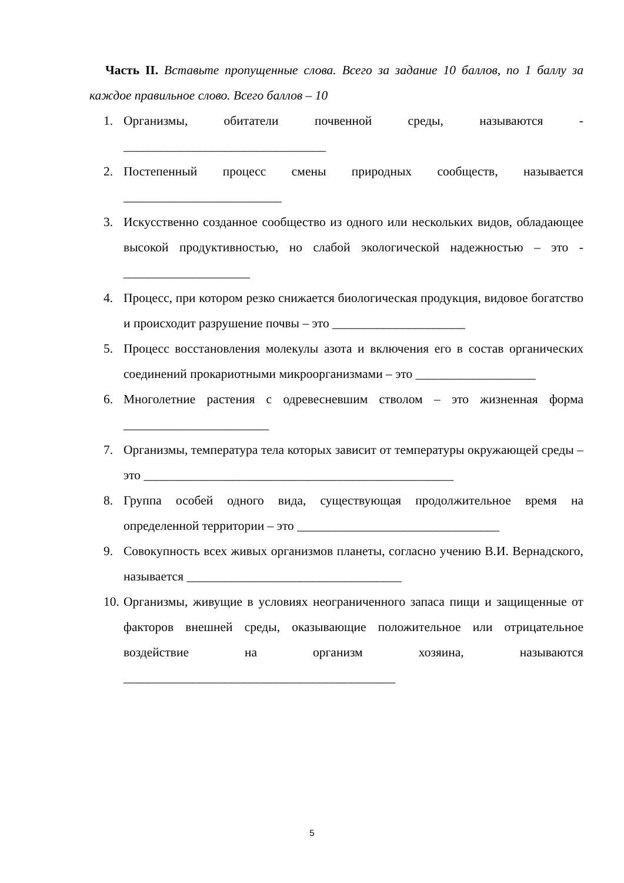Часть II. Вставьте пропущенные слова. Всего за задание 10 баллов, по 1 баллу за каждое правильное слово. Всего баллов – 10
1. Организмы, обитатели почвенной среды, называются - ________________________________
2. Постепенный процесс смены природных сообществ, называется _________________________
3. Искусственно созданное сообщество из одного или нескольких видов, обладающее высокой продуктивностью, но слабой экологической надежностью – это - ____________________
4. Процесс, при котором резко снижается биологическая продукция, видовое богатство и происходит разрушение почвы – это _____________________
5. Процесс восстановления молекулы азота и включения его в состав органических соединений прокариотными микроорганизмами – это ___________________
6. Многолетние растения с одревесневшим стволом – это жизненная форма _______________________
7. Организмы, температура тела которых зависит от температуры окружающей среды – это _________________________________________________
8. Группа особей одного вида, существующая продолжительное время на определенной территории – это ________________________________
9. Совокупность всех живых организмов планеты, согласно учению В.И. Вернадского, называется __________________________________
10. Организмы, живущие в условиях неограниченного запаса пищи и защищенные от факторов внешней среды, оказывающие положительное или отрицательное воздействие на организм хозяина, называются ___________________________________________
5